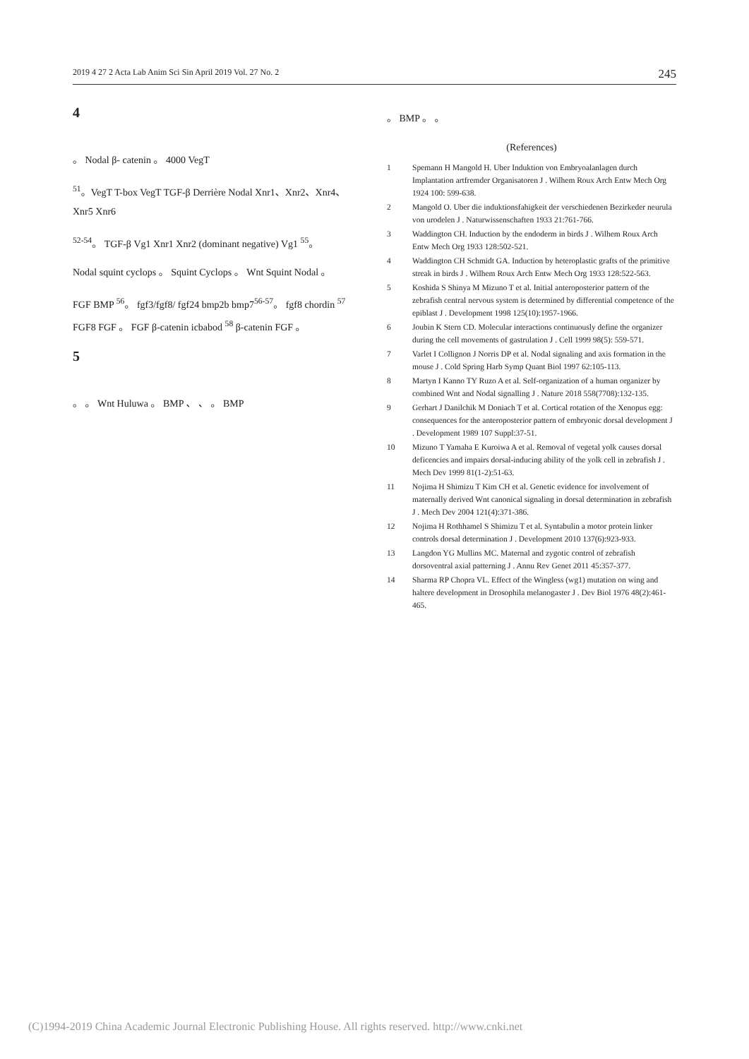2019 4 27 2 Acta Lab Anim Sci Sin April 2019 Vol. 27 No. 2 245
4
。 Nodal β- catenin 。 4000 VegT
<sup>51</sup>。VegT T-box VegT TGF-β Derrière Nodal Xnr1、Xnr2、Xnr4、Xnr5 Xnr6
<sup>52-54</sup>。 TGF-β Vg1 Xnr1 Xnr2 (dominant negative) Vg1 <sup>55</sup>。
Nodal squint cyclops 。 Squint Cyclops 。 Wnt Squint Nodal 。
FGF BMP <sup>56</sup>。 fgf3/fgf8/ fgf24 bmp2b bmp7<sup>56-57</sup>。 fgf8 chordin <sup>57</sup> FGF8 FGF 。 FGF β-catenin icbabod <sup>58</sup> β-catenin FGF 。
5
。 。 Wnt Huluwa 。 BMP 、 、 。 BMP
。 BMP 。 。
(References)
1 Spemann H Mangold H. Uber Induktion von Embryoalanlagen durch Implantation artfremder Organisatoren J . Wilhem Roux Arch Entw Mech Org 1924 100: 599-638.
2 Mangold O. Uber die induktionsfahigkeit der verschiedenen Bezirkeder neurula von urodelen J . Naturwissenschaften 1933 21:761-766.
3 Waddington CH. Induction by the endoderm in birds J . Wilhem Roux Arch Entw Mech Org 1933 128:502-521.
4 Waddington CH Schmidt GA. Induction by heteroplastic grafts of the primitive streak in birds J . Wilhem Roux Arch Entw Mech Org 1933 128:522-563.
5 Koshida S Shinya M Mizuno T et al. Initial anteroposterior pattern of the zebrafish central nervous system is determined by differential competence of the epiblast J . Development 1998 125(10):1957-1966.
6 Joubin K Stern CD. Molecular interactions continuously define the organizer during the cell movements of gastrulation J . Cell 1999 98(5): 559-571.
7 Varlet I Collignon J Norris DP et al. Nodal signaling and axis formation in the mouse J . Cold Spring Harb Symp Quant Biol 1997 62:105-113.
8 Martyn I Kanno TY Ruzo A et al. Self-organization of a human organizer by combined Wnt and Nodal signalling J . Nature 2018 558(7708):132-135.
9 Gerhart J Danilchik M Doniach T et al. Cortical rotation of the Xenopus egg: consequences for the anteroposterior pattern of embryonic dorsal development J . Development 1989 107 Suppl:37-51.
10 Mizuno T Yamaha E Kuroiwa A et al. Removal of vegetal yolk causes dorsal deficencies and impairs dorsal-inducing ability of the yolk cell in zebrafish J . Mech Dev 1999 81(1-2):51-63.
11 Nojima H Shimizu T Kim CH et al. Genetic evidence for involvement of maternally derived Wnt canonical signaling in dorsal determination in zebrafish J . Mech Dev 2004 121(4):371-386.
12 Nojima H Rothhamel S Shimizu T et al. Syntabulin a motor protein linker controls dorsal determination J . Development 2010 137(6):923-933.
13 Langdon YG Mullins MC. Maternal and zygotic control of zebrafish dorsoventral axial patterning J . Annu Rev Genet 2011 45:357-377.
14 Sharma RP Chopra VL. Effect of the Wingless (wg1) mutation on wing and haltere development in Drosophila melanogaster J . Dev Biol 1976 48(2):461-465.
(C)1994-2019 China Academic Journal Electronic Publishing House. All rights reserved. http://www.cnki.net